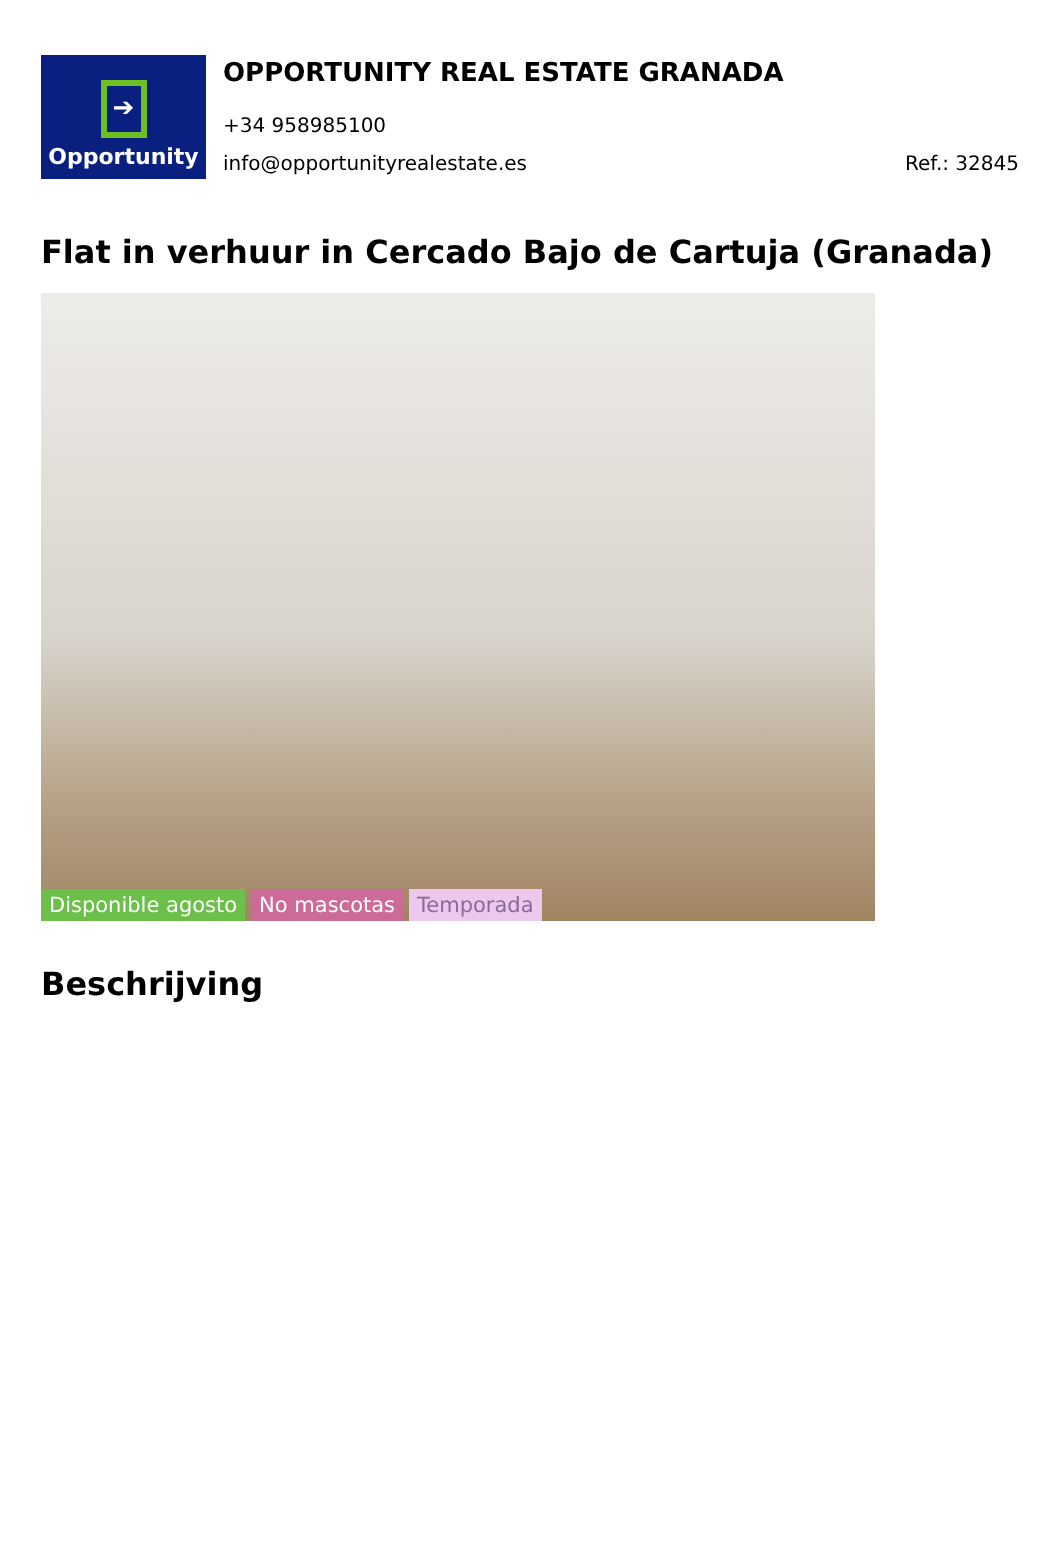➔
Opportunity
OPPORTUNITY REAL ESTATE GRANADA
+34 958985100
info@opportunityrealestate.es Ref.: 32845
Flat in verhuur in Cercado Bajo de Cartuja (Granada)
Disponible agosto No mascotas Temporada
Beschrijving